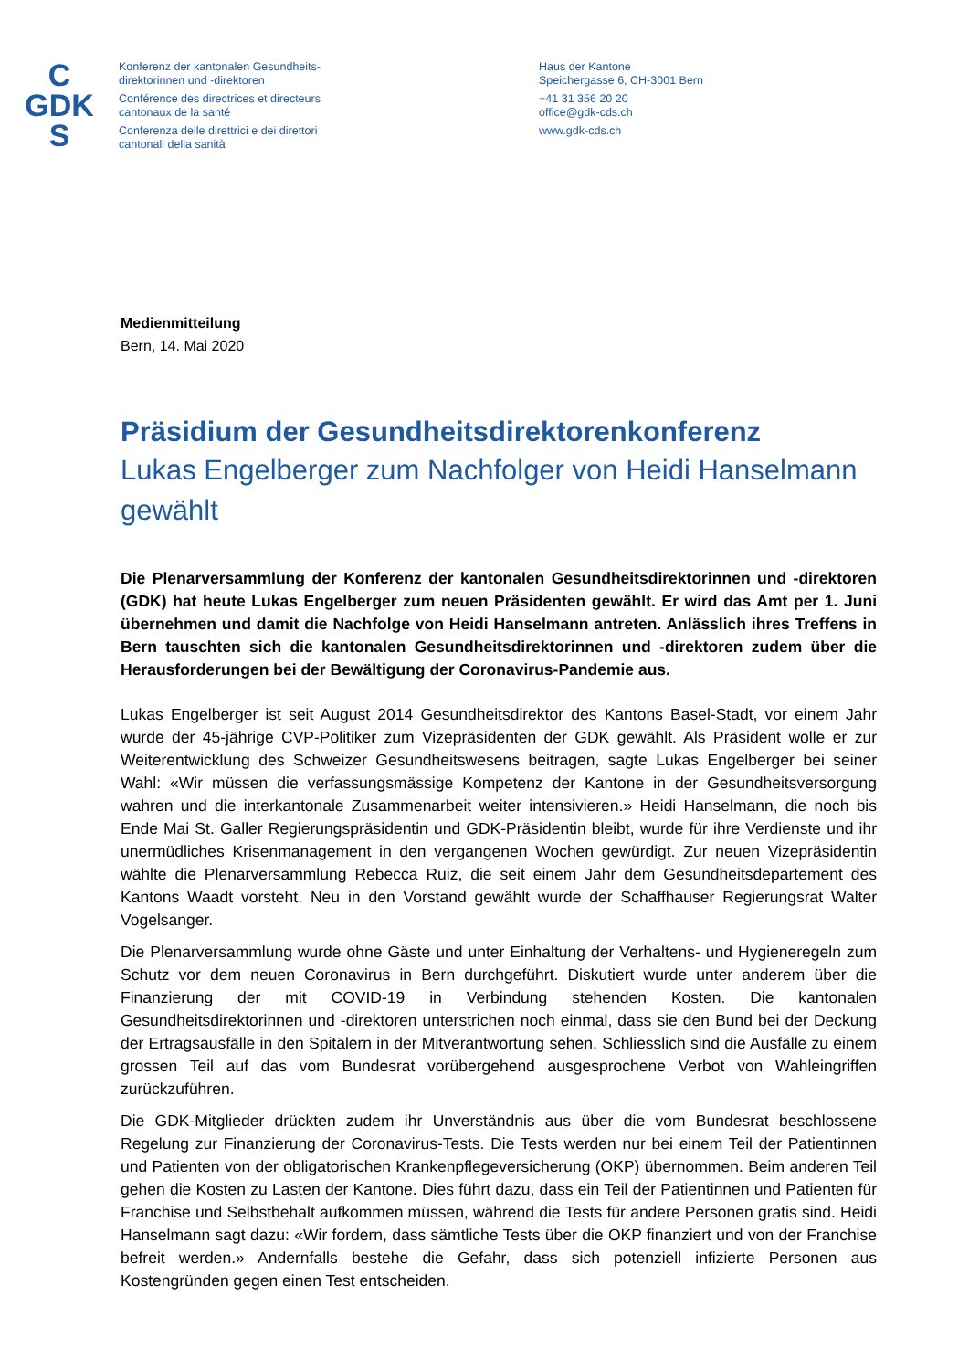C
GDK
S
Konferenz der kantonalen Gesundheits-
direktorinnen und -direktoren
Conférence des directrices et directeurs
cantonaux de la santé
Conferenza delle direttrici e dei direttori
cantonali della sanità
Haus der Kantone
Speichergasse 6, CH-3001 Bern
+41 31 356 20 20
office@gdk-cds.ch
www.gdk-cds.ch
Medienmitteilung
Bern, 14. Mai 2020
Präsidium der Gesundheitsdirektorenkonferenz
Lukas Engelberger zum Nachfolger von Heidi Hanselmann gewählt
Die Plenarversammlung der Konferenz der kantonalen Gesundheitsdirektorinnen und -direktoren (GDK) hat heute Lukas Engelberger zum neuen Präsidenten gewählt. Er wird das Amt per 1. Juni übernehmen und damit die Nachfolge von Heidi Hanselmann antreten. Anlässlich ihres Treffens in Bern tauschten sich die kantonalen Gesundheitsdirektorinnen und -direktoren zudem über die Herausforderungen bei der Bewältigung der Coronavirus-Pandemie aus.
Lukas Engelberger ist seit August 2014 Gesundheitsdirektor des Kantons Basel-Stadt, vor einem Jahr wurde der 45-jährige CVP-Politiker zum Vizepräsidenten der GDK gewählt. Als Präsident wolle er zur Weiterentwicklung des Schweizer Gesundheitswesens beitragen, sagte Lukas Engelberger bei seiner Wahl: «Wir müssen die verfassungsmässige Kompetenz der Kantone in der Gesundheitsversorgung wahren und die interkantonale Zusammenarbeit weiter intensivieren.» Heidi Hanselmann, die noch bis Ende Mai St. Galler Regierungspräsidentin und GDK-Präsidentin bleibt, wurde für ihre Verdienste und ihr unermüdliches Krisenmanagement in den vergangenen Wochen gewürdigt. Zur neuen Vizepräsidentin wählte die Plenarversammlung Rebecca Ruiz, die seit einem Jahr dem Gesundheitsdepartement des Kantons Waadt vorsteht. Neu in den Vorstand gewählt wurde der Schaffhauser Regierungsrat Walter Vogelsanger.
Die Plenarversammlung wurde ohne Gäste und unter Einhaltung der Verhaltens- und Hygieneregeln zum Schutz vor dem neuen Coronavirus in Bern durchgeführt. Diskutiert wurde unter anderem über die Finanzierung der mit COVID-19 in Verbindung stehenden Kosten. Die kantonalen Gesundheitsdirektorinnen und -direktoren unterstrichen noch einmal, dass sie den Bund bei der Deckung der Ertragsausfälle in den Spitälern in der Mitverantwortung sehen. Schliesslich sind die Ausfälle zu einem grossen Teil auf das vom Bundesrat vorübergehend ausgesprochene Verbot von Wahleingriffen zurückzuführen.
Die GDK-Mitglieder drückten zudem ihr Unverständnis aus über die vom Bundesrat beschlossene Regelung zur Finanzierung der Coronavirus-Tests. Die Tests werden nur bei einem Teil der Patientinnen und Patienten von der obligatorischen Krankenpflegeversicherung (OKP) übernommen. Beim anderen Teil gehen die Kosten zu Lasten der Kantone. Dies führt dazu, dass ein Teil der Patientinnen und Patienten für Franchise und Selbstbehalt aufkommen müssen, während die Tests für andere Personen gratis sind. Heidi Hanselmann sagt dazu: «Wir fordern, dass sämtliche Tests über die OKP finanziert und von der Franchise befreit werden.» Andernfalls bestehe die Gefahr, dass sich potenziell infizierte Personen aus Kostengründen gegen einen Test entscheiden.